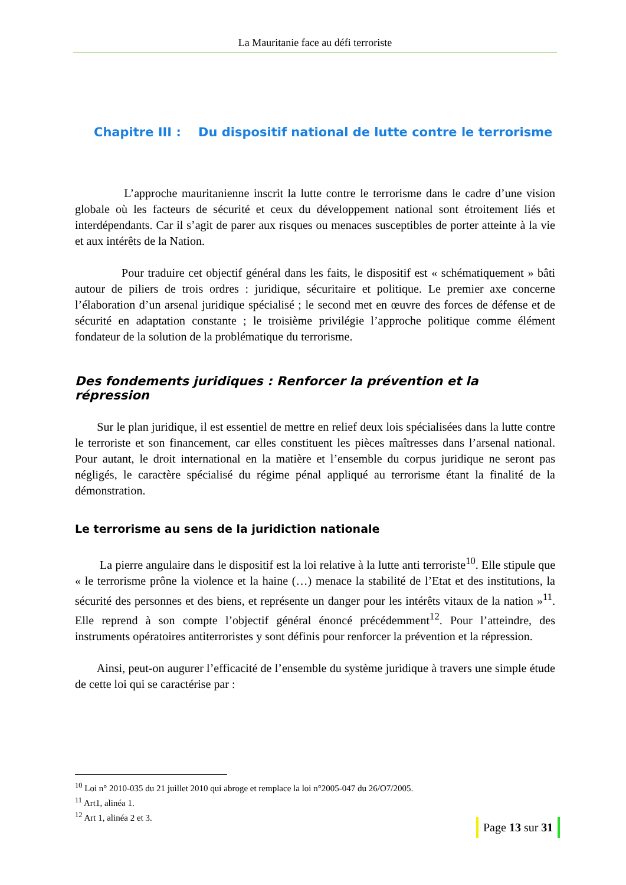La Mauritanie face au défi terroriste
Chapitre III : Du dispositif national de lutte contre le terrorisme
L’approche mauritanienne inscrit la lutte contre le terrorisme dans le cadre d’une vision globale où les facteurs de sécurité et ceux du développement national sont étroitement liés et interdépendants. Car il s’agit de parer aux risques ou menaces susceptibles de porter atteinte à la vie et aux intérêts de la Nation.
Pour traduire cet objectif général dans les faits, le dispositif est « schématiquement » bâti autour de piliers de trois ordres : juridique, sécuritaire et politique. Le premier axe concerne l’élaboration d’un arsenal juridique spécialisé ; le second met en œuvre des forces de défense et de sécurité en adaptation constante ; le troisième privilégie l’approche politique comme élément fondateur de la solution de la problématique du terrorisme.
Des fondements juridiques : Renforcer la prévention et la répression
Sur le plan juridique, il est essentiel de mettre en relief deux lois spécialisées dans la lutte contre le terroriste et son financement, car elles constituent les pièces maîtresses dans l’arsenal national. Pour autant, le droit international en la matière et l’ensemble du corpus juridique ne seront pas négligés, le caractère spécialisé du régime pénal appliqué au terrorisme étant la finalité de la démonstration.
Le terrorisme au sens de la juridiction nationale
La pierre angulaire dans le dispositif est la loi relative à la lutte anti terroriste<sup>10</sup>. Elle stipule que « le terrorisme prône la violence et la haine (…) menace la stabilité de l’Etat et des institutions, la sécurité des personnes et des biens, et représente un danger pour les intérêts vitaux de la nation »<sup>11</sup>. Elle reprend à son compte l’objectif général énoncé précédemment<sup>12</sup>. Pour l’atteindre, des instruments opératoires antiterroristes y sont définis pour renforcer la prévention et la répression.
Ainsi, peut-on augurer l’efficacité de l’ensemble du système juridique à travers une simple étude de cette loi qui se caractérise par :
<sup>10</sup> Loi n° 2010-035 du 21 juillet 2010 qui abroge et remplace la loi n°2005-047 du 26/O7/2005.
<sup>11</sup> Art1, alinéa 1.
<sup>12</sup> Art 1, alinéa 2 et 3.
Page 13 sur 31